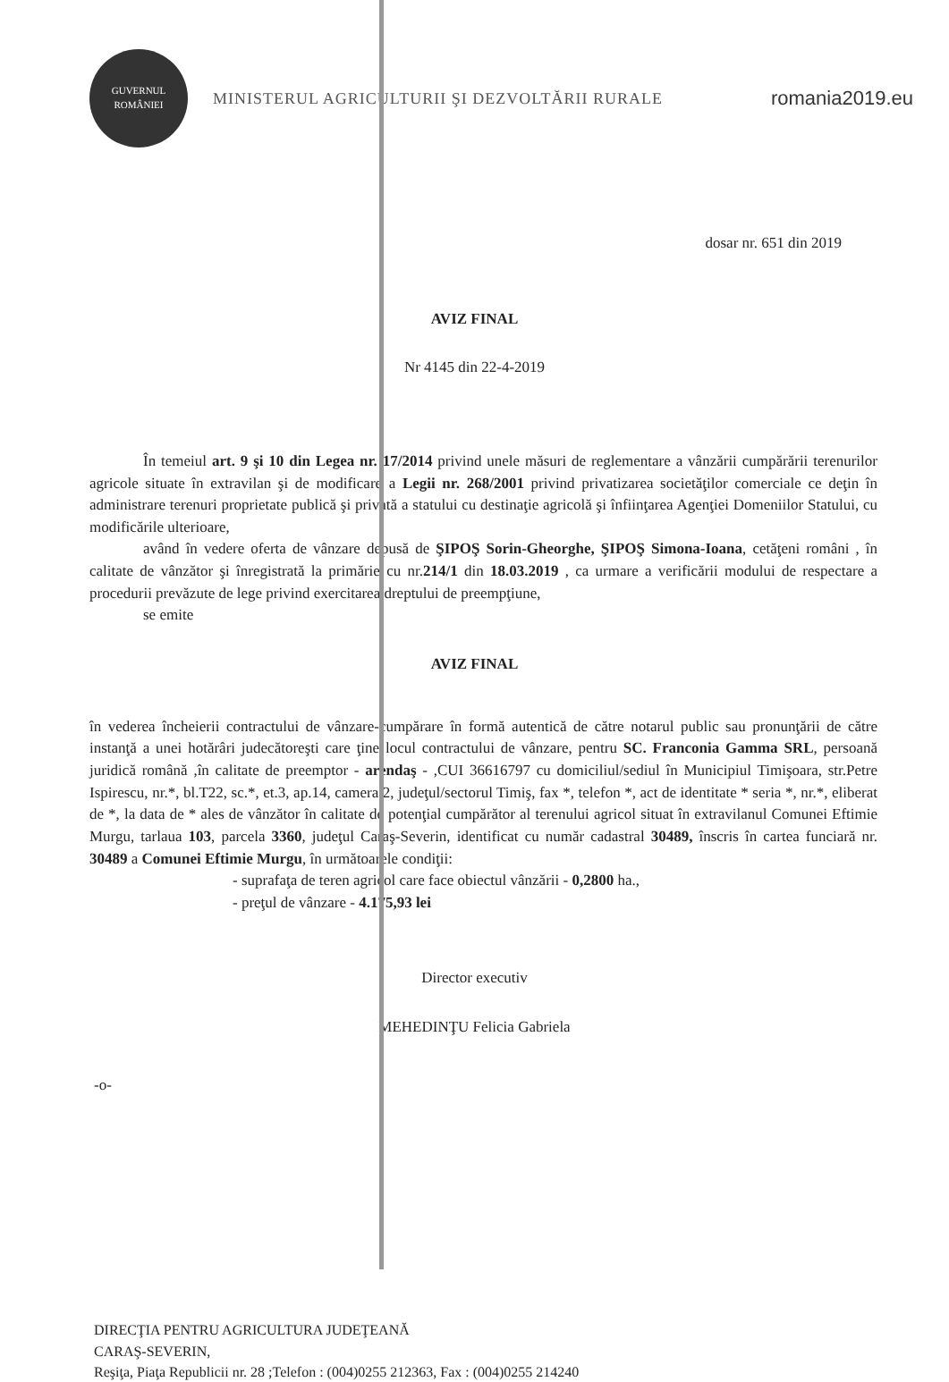GUVERNUL ROMÂNIEI
MINISTERUL AGRICULTURII ŞI DEZVOLTĂRII RURALE
romania2019.eu
dosar nr. 651 din 2019
AVIZ FINAL
Nr 4145 din 22-4-2019
În temeiul art. 9 şi 10 din Legea nr. 17/2014 privind unele măsuri de reglementare a vânzării cumpărării terenurilor agricole situate în extravilan şi de modificare a Legii nr. 268/2001 privind privatizarea societăţilor comerciale ce deţin în administrare terenuri proprietate publică şi privată a statului cu destinaţie agricolă şi înfiinţarea Agenţiei Domeniilor Statului, cu modificările ulterioare,
având în vedere oferta de vânzare depusă de ŞIPOŞ Sorin-Gheorghe, ŞIPOŞ Simona-Ioana, cetăţeni români , în calitate de vânzător şi înregistrată la primărie cu nr.214/1 din 18.03.2019 , ca urmare a verificării modului de respectare a procedurii prevăzute de lege privind exercitarea dreptului de preempţiune,
se emite
AVIZ FINAL
în vederea încheierii contractului de vânzare-cumpărare în formă autentică de către notarul public sau pronunţării de către instanţă a unei hotărâri judecătoreşti care ţine locul contractului de vânzare, pentru SC. Franconia Gamma SRL, persoană juridică română ,în calitate de preemptor - arendaş - ,CUI 36616797 cu domiciliul/sediul în Municipiul Timişoara, str.Petre Ispirescu, nr.*, bl.T22, sc.*, et.3, ap.14, camera 2, judeţul/sectorul Timiş, fax *, telefon *, act de identitate * seria *, nr.*, eliberat de *, la data de * ales de vânzător în calitate de potenţial cumpărător al terenului agricol situat în extravilanul Comunei Eftimie Murgu, tarlaua 103, parcela 3360, judeţul Caraş-Severin, identificat cu număr cadastral 30489, înscris în cartea funciară nr. 30489 a Comunei Eftimie Murgu, în următoarele condiţii:
- suprafaţa de teren agricol care face obiectul vânzării - 0,2800 ha.,
- preţul de vânzare - 4.175,93 lei
Director executiv
MEHEDINŢU Felicia Gabriela
-o-
DIRECŢIA PENTRU AGRICULTURA JUDEŢEANĂ
CARAŞ-SEVERIN,
Reşiţa, Piaţa Republicii nr. 28 ;Telefon : (004)0255 212363, Fax : (004)0255 214240